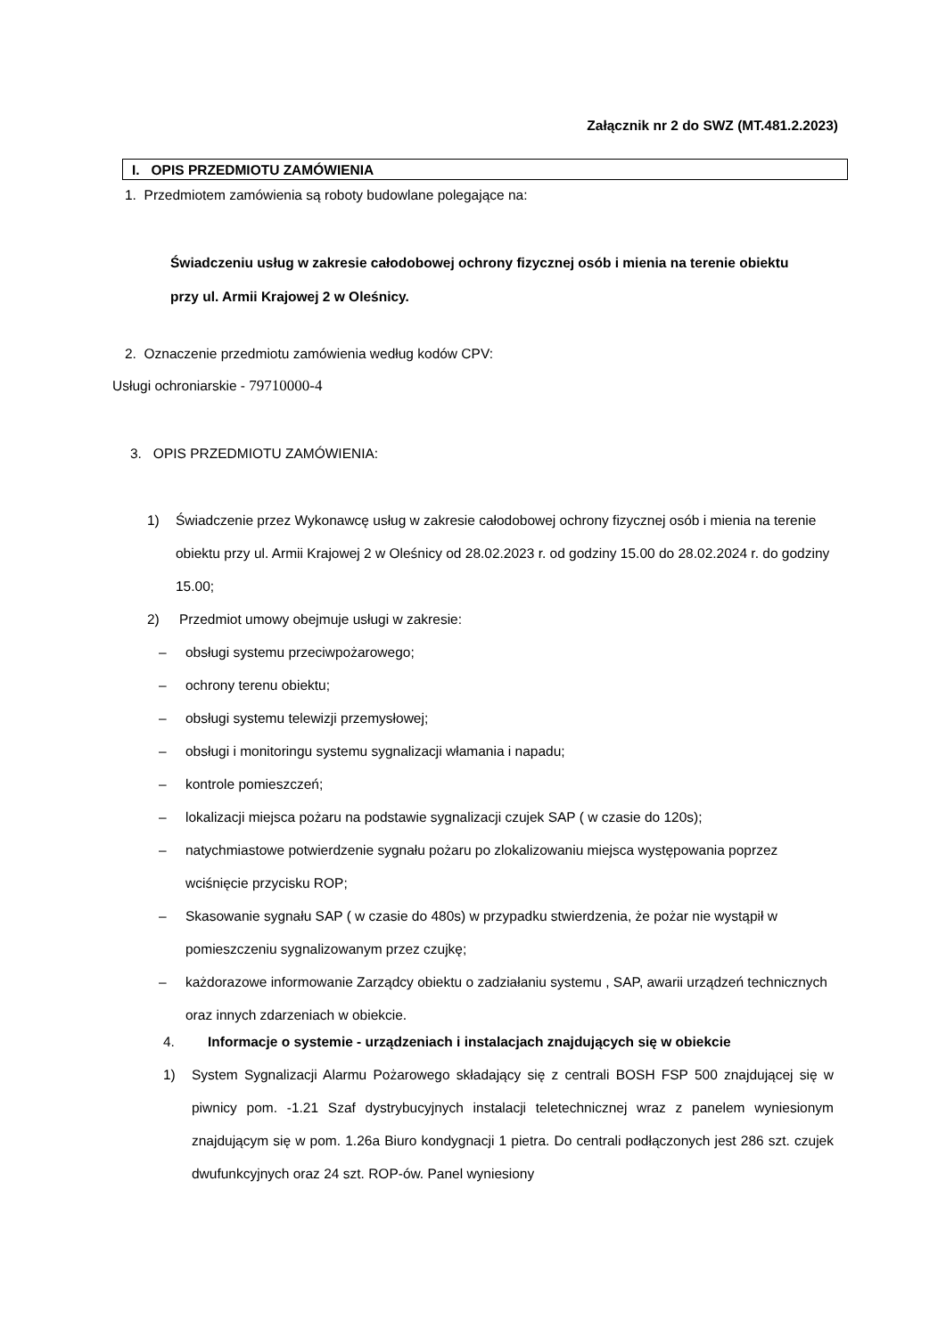Załącznik nr 2 do SWZ (MT.481.2.2023)
I. OPIS PRZEDMIOTU ZAMÓWIENIA
1. Przedmiotem zamówienia są roboty budowlane polegające na:
Świadczeniu usług w zakresie całodobowej ochrony fizycznej osób i mienia na terenie obiektu przy ul. Armii Krajowej 2 w Oleśnicy.
2. Oznaczenie przedmiotu zamówienia według kodów CPV:
Usługi ochroniarskie - 79710000-4
3. OPIS PRZEDMIOTU ZAMÓWIENIA:
1) Świadczenie przez Wykonawcę usług w zakresie całodobowej ochrony fizycznej osób i mienia na terenie obiektu przy ul. Armii Krajowej 2 w Oleśnicy od 28.02.2023 r. od godziny 15.00 do 28.02.2024 r. do godziny 15.00;
2) Przedmiot umowy obejmuje usługi w zakresie:
– obsługi systemu przeciwpożarowego;
– ochrony terenu obiektu;
– obsługi systemu telewizji przemysłowej;
– obsługi i monitoringu systemu sygnalizacji włamania i napadu;
– kontrole pomieszczeń;
– lokalizacji miejsca pożaru na podstawie sygnalizacji czujek SAP ( w czasie do 120s);
– natychmiastowe potwierdzenie sygnału pożaru po zlokalizowaniu miejsca występowania poprzez wciśnięcie przycisku ROP;
– Skasowanie sygnału SAP ( w czasie do 480s) w przypadku stwierdzenia, że pożar nie wystąpił w pomieszczeniu sygnalizowanym przez czujkę;
– każdorazowe informowanie Zarządcy obiektu o zadziałaniu systemu , SAP, awarii urządzeń technicznych oraz innych zdarzeniach w obiekcie.
4. Informacje o systemie - urządzeniach i instalacjach znajdujących się w obiekcie
1) System Sygnalizacji Alarmu Pożarowego składający się z centrali BOSH FSP 500 znajdującej się w piwnicy pom. -1.21 Szaf dystrybucyjnych instalacji teletechnicznej wraz z panelem wyniesionym znajdującym się w pom. 1.26a Biuro kondygnacji 1 pietra. Do centrali podłączonych jest 286 szt. czujek dwufunkcyjnych oraz 24 szt. ROP-ów. Panel wyniesiony